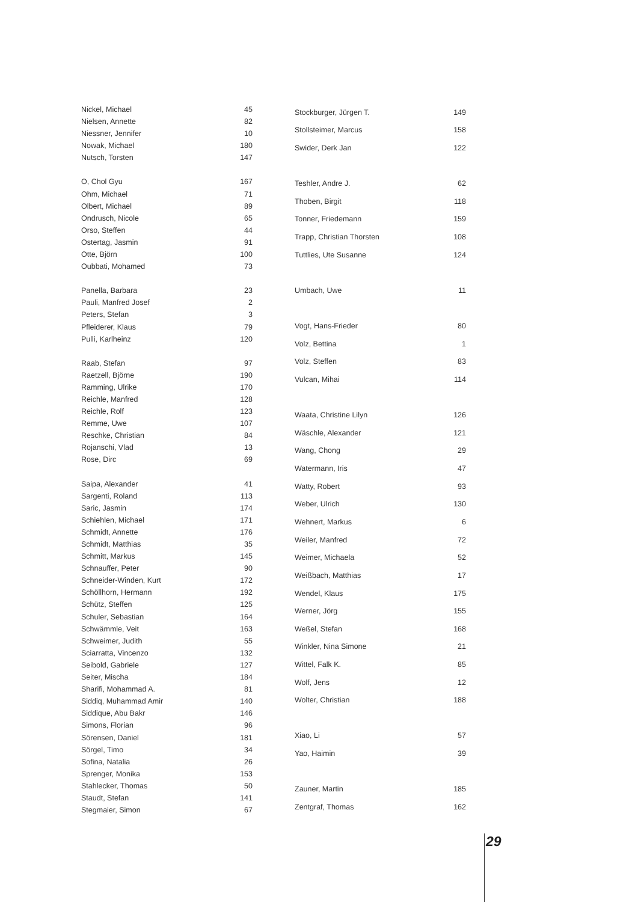| Nickel, Michael | 45 |
| Nielsen, Annette | 82 |
| Niessner, Jennifer | 10 |
| Nowak, Michael | 180 |
| Nutsch, Torsten | 147 |
| O, Chol Gyu | 167 |
| Ohm, Michael | 71 |
| Olbert, Michael | 89 |
| Ondrusch, Nicole | 65 |
| Orso, Steffen | 44 |
| Ostertag, Jasmin | 91 |
| Otte, Björn | 100 |
| Oubbati, Mohamed | 73 |
| Panella, Barbara | 23 |
| Pauli, Manfred Josef | 2 |
| Peters, Stefan | 3 |
| Pfleiderer, Klaus | 79 |
| Pulli, Karlheinz | 120 |
| Raab, Stefan | 97 |
| Raetzell, Björne | 190 |
| Ramming, Ulrike | 170 |
| Reichle, Manfred | 128 |
| Reichle, Rolf | 123 |
| Remme, Uwe | 107 |
| Reschke, Christian | 84 |
| Rojanschi, Vlad | 13 |
| Rose, Dirc | 69 |
| Saipa, Alexander | 41 |
| Sargenti, Roland | 113 |
| Saric, Jasmin | 174 |
| Schiehlen, Michael | 171 |
| Schmidt, Annette | 176 |
| Schmidt, Matthias | 35 |
| Schmitt, Markus | 145 |
| Schnauffer, Peter | 90 |
| Schneider-Winden, Kurt | 172 |
| Schöllhorn, Hermann | 192 |
| Schütz, Steffen | 125 |
| Schuler, Sebastian | 164 |
| Schwämmle, Veit | 163 |
| Schweimer, Judith | 55 |
| Sciarratta, Vincenzo | 132 |
| Seibold, Gabriele | 127 |
| Seiter, Mischa | 184 |
| Sharifi, Mohammad A. | 81 |
| Siddiq, Muhammad Amir | 140 |
| Siddique, Abu Bakr | 146 |
| Simons, Florian | 96 |
| Sörensen, Daniel | 181 |
| Sörgel, Timo | 34 |
| Sofina, Natalia | 26 |
| Sprenger, Monika | 153 |
| Stahlecker, Thomas | 50 |
| Staudt, Stefan | 141 |
| Stegmaier, Simon | 67 |
| Stockburger, Jürgen T. | 149 |
| Stollsteimer, Marcus | 158 |
| Swider, Derk Jan | 122 |
| Teshler, Andre J. | 62 |
| Thoben, Birgit | 118 |
| Tonner, Friedemann | 159 |
| Trapp, Christian Thorsten | 108 |
| Tuttlies, Ute Susanne | 124 |
| Umbach, Uwe | 11 |
| Vogt, Hans-Frieder | 80 |
| Volz, Bettina | 1 |
| Volz, Steffen | 83 |
| Vulcan, Mihai | 114 |
| Waata, Christine Lilyn | 126 |
| Wäschle, Alexander | 121 |
| Wang, Chong | 29 |
| Watermann, Iris | 47 |
| Watty, Robert | 93 |
| Weber, Ulrich | 130 |
| Wehnert, Markus | 6 |
| Weiler, Manfred | 72 |
| Weimer, Michaela | 52 |
| Weißbach, Matthias | 17 |
| Wendel, Klaus | 175 |
| Werner, Jörg | 155 |
| Weßel, Stefan | 168 |
| Winkler, Nina Simone | 21 |
| Wittel, Falk K. | 85 |
| Wolf, Jens | 12 |
| Wolter, Christian | 188 |
| Xiao, Li | 57 |
| Yao, Haimin | 39 |
| Zauner, Martin | 185 |
| Zentgraf, Thomas | 162 |
29